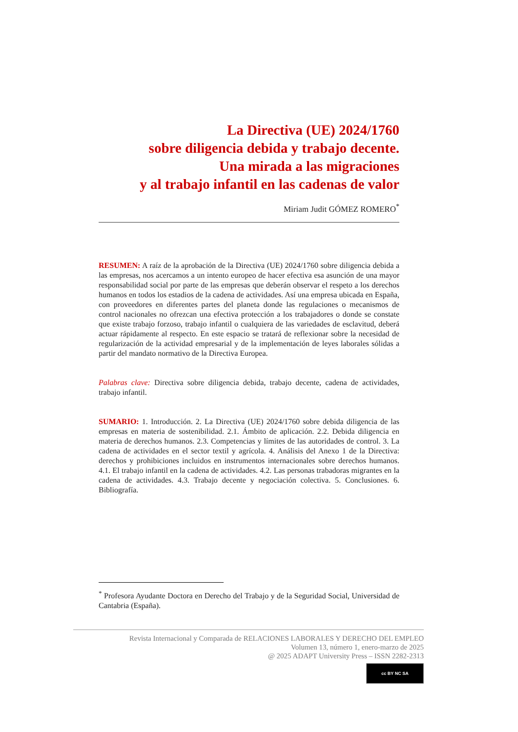La Directiva (UE) 2024/1760
sobre diligencia debida y trabajo decente.
Una mirada a las migraciones
y al trabajo infantil en las cadenas de valor
Miriam Judit GÓMEZ ROMERO<sup>*</sup>
RESUMEN: A raíz de la aprobación de la Directiva (UE) 2024/1760 sobre diligencia debida a las empresas, nos acercamos a un intento europeo de hacer efectiva esa asunción de una mayor responsabilidad social por parte de las empresas que deberán observar el respeto a los derechos humanos en todos los estadios de la cadena de actividades. Así una empresa ubicada en España, con proveedores en diferentes partes del planeta donde las regulaciones o mecanismos de control nacionales no ofrezcan una efectiva protección a los trabajadores o donde se constate que existe trabajo forzoso, trabajo infantil o cualquiera de las variedades de esclavitud, deberá actuar rápidamente al respecto. En este espacio se tratará de reflexionar sobre la necesidad de regularización de la actividad empresarial y de la implementación de leyes laborales sólidas a partir del mandato normativo de la Directiva Europea.
Palabras clave: Directiva sobre diligencia debida, trabajo decente, cadena de actividades, trabajo infantil.
SUMARIO: 1. Introducción. 2. La Directiva (UE) 2024/1760 sobre debida diligencia de las empresas en materia de sostenibilidad. 2.1. Ámbito de aplicación. 2.2. Debida diligencia en materia de derechos humanos. 2.3. Competencias y límites de las autoridades de control. 3. La cadena de actividades en el sector textil y agrícola. 4. Análisis del Anexo 1 de la Directiva: derechos y prohibiciones incluidos en instrumentos internacionales sobre derechos humanos. 4.1. El trabajo infantil en la cadena de actividades. 4.2. Las personas trabadoras migrantes en la cadena de actividades. 4.3. Trabajo decente y negociación colectiva. 5. Conclusiones. 6. Bibliografía.
<sup>*</sup> Profesora Ayudante Doctora en Derecho del Trabajo y de la Seguridad Social, Universidad de Cantabria (España).
Revista Internacional y Comparada de RELACIONES LABORALES Y DERECHO DEL EMPLEO
Volumen 13, número 1, enero-marzo de 2025
@ 2025 ADAPT University Press – ISSN 2282-2313
cc BY NC SA